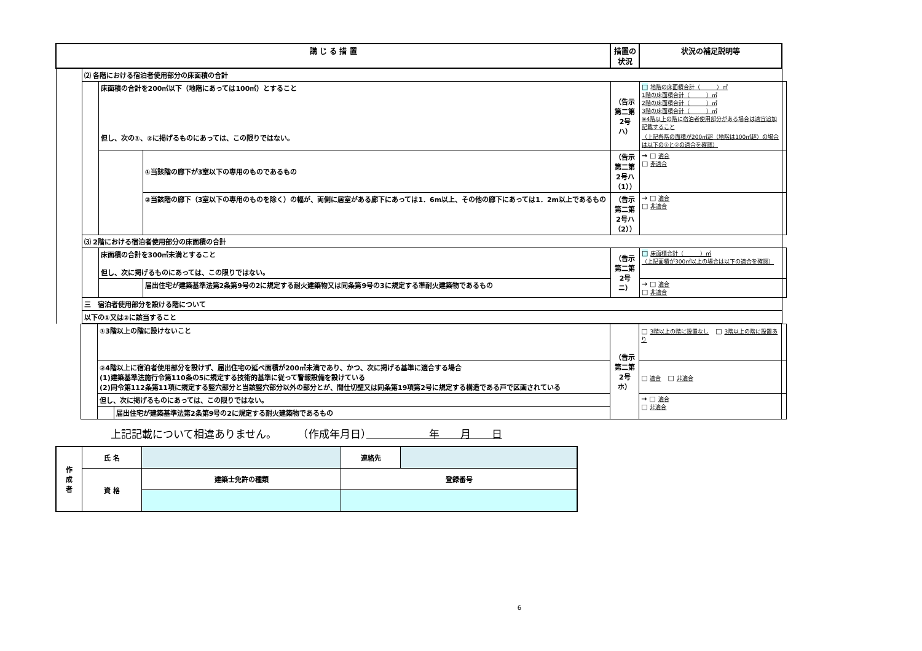| 講 じ る 措 置 | | | | 措置の状況 | 状況の補足説明等 | |
| --- | --- | --- | --- | --- | --- | --- |
| | ⑵ 各階における宿泊者使用部分の床面積の合計 | | | | | |
| | | 床面積の合計を200㎡以下（地階にあっては100㎡）とすること 但し、次の①、②に掲げるものにあっては、この限りではない。 | | （告示第二第2号ハ） | □ 地階の床面積合計（ ）㎡ 1階の床面積合計（ ）㎡ 2階の床面積合計（ ）㎡ 3階の床面積合計（ ）㎡ ※4階以上の階に宿泊者使用部分がある場合は適宜追加記載すること （上記各階の面積が200㎡超（地階は100㎡超）の場合は以下の①と②の適合を確認） | |
| | | | ①当該階の廊下が3室以下の専用のものであるもの | （告示第二第2号ハ（1）） | → □ 適合 □ 非適合 | |
| | | | ②当該階の廊下（3室以下の専用のものを除く）の幅が、両側に居室がある廊下にあっては1．6m以上、その他の廊下にあっては1．2m以上であるもの | （告示第二第2号ハ（2）） | → □ 適合 □ 非適合 | |
| | ⑶ 2階における宿泊者使用部分の床面積の合計 | | | | | |
| | | 床面積の合計を300㎡未満とすること 但し、次に掲げるものにあっては、この限りではない。 | | （告示第二第2号ニ） | □ 床面積合計（ ）㎡ （上記面積が300㎡以上の場合は以下の適合を確認） | |
| | | | 届出住宅が建築基準法第2条第9号の2に規定する耐火建築物又は同条第9号の3に規定する準耐火建築物であるもの | | → □ 適合 □ 非適合 | |
| | 三 宿泊者使用部分を設ける階について | | | | | |
| | 以下の①又は②に該当すること | | | | | |
| | | ①3階以上の階に設けないこと | | （告示第二第2号ホ） | □ 3階以上の階に設置なし □ 3階以上の階に設置あり | |
| | | ②4階以上に宿泊者使用部分を設けず、届出住宅の延べ面積が200㎡未満であり、かつ、次に掲げる基準に適合する場合 (1)建築基準法施行令第110条の5に規定する技術的基準に従って警報設備を設けている (2)同令第112条第11項に規定する竪穴部分と当該竪穴部分以外の部分とが、間仕切壁又は同条第19項第2号に規定する構造である戸で区画されている | | | □ 適合 □ 非適合 | |
| | | 但し、次に掲げるものにあっては、この限りではない。 | | | → □ 適合 □ 非適合 | |
| | | | 届出住宅が建築基準法第2条第9号の2に規定する耐火建築物であるもの | | | |
上記記載について相違ありません。　　　（作成年月日）　　　　　　年　　月　　日
| 作 成 者 | 氏 名 | | | 連絡先 | |
| | 資 格 | 建築士免許の種類 | 登録番号 | | |
6